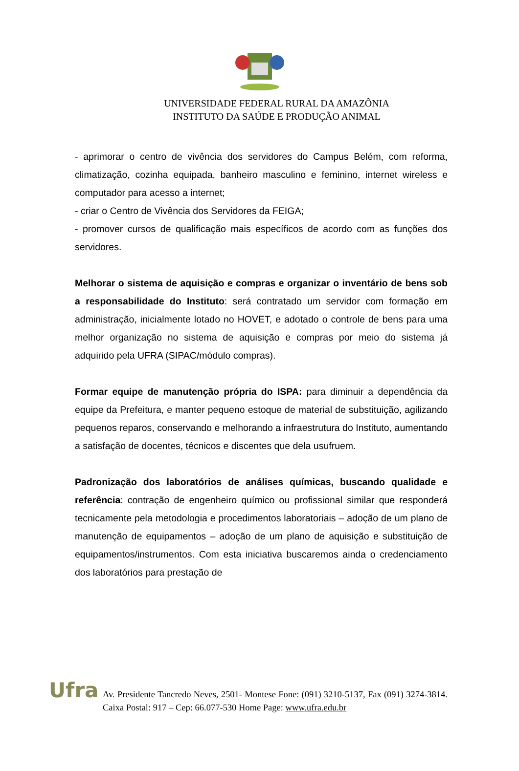UNIVERSIDADE FEDERAL RURAL DA AMAZÔNIA
INSTITUTO DA SAÚDE E PRODUÇÃO ANIMAL
- aprimorar o centro de vivência dos servidores do Campus Belém, com reforma, climatização, cozinha equipada, banheiro masculino e feminino, internet wireless e computador para acesso a internet;
- criar o Centro de Vivência dos Servidores da FEIGA;
- promover cursos de qualificação mais específicos de acordo com as funções dos servidores.
Melhorar o sistema de aquisição e compras e organizar o inventário de bens sob a responsabilidade do Instituto: será contratado um servidor com formação em administração, inicialmente lotado no HOVET, e adotado o controle de bens para uma melhor organização no sistema de aquisição e compras por meio do sistema já adquirido pela UFRA (SIPAC/módulo compras).
Formar equipe de manutenção própria do ISPA: para diminuir a dependência da equipe da Prefeitura, e manter pequeno estoque de material de substituição, agilizando pequenos reparos, conservando e melhorando a infraestrutura do Instituto, aumentando a satisfação de docentes, técnicos e discentes que dela usufruem.
Padronização dos laboratórios de análises químicas, buscando qualidade e referência: contração de engenheiro químico ou profissional similar que responderá tecnicamente pela metodologia e procedimentos laboratoriais – adoção de um plano de manutenção de equipamentos – adoção de um plano de aquisição e substituição de equipamentos/instrumentos. Com esta iniciativa buscaremos ainda o credenciamento dos laboratórios para prestação de
Ufra
Av. Presidente Tancredo Neves, 2501- Montese Fone: (091) 3210-5137, Fax (091) 3274-3814. Caixa Postal: 917 – Cep: 66.077-530 Home Page: www.ufra.edu.br